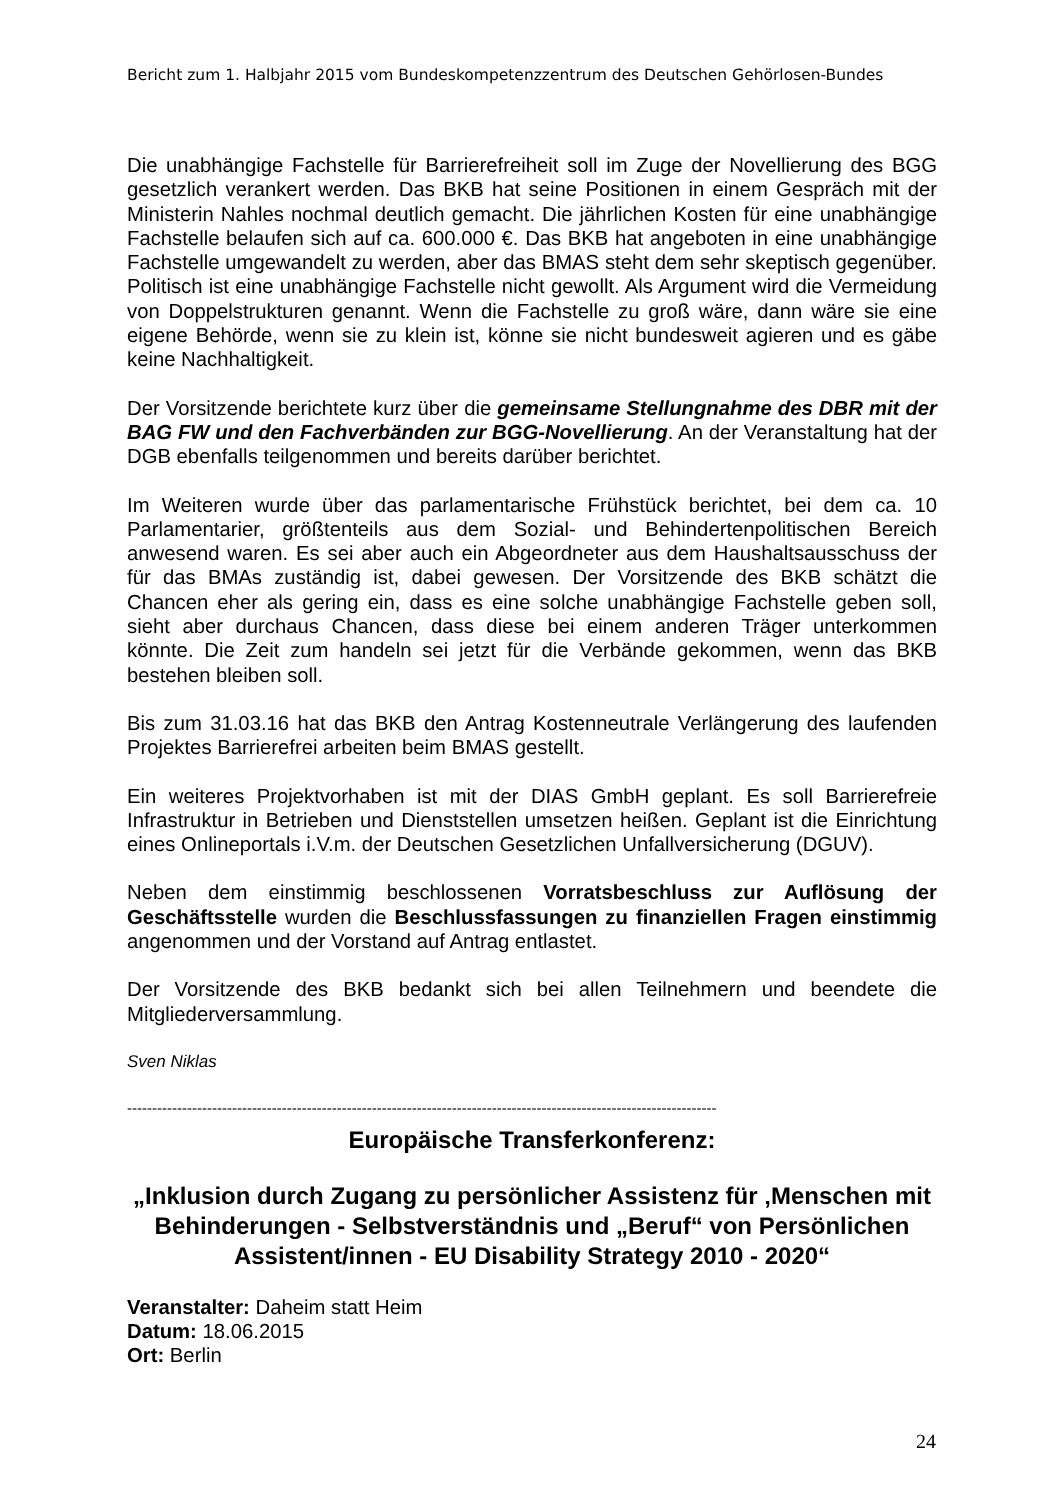Bericht zum 1. Halbjahr 2015 vom Bundeskompetenzzentrum des Deutschen Gehörlosen-Bundes
Die unabhängige Fachstelle für Barrierefreiheit soll im Zuge der Novellierung des BGG gesetzlich verankert werden. Das BKB hat seine Positionen in einem Gespräch mit der Ministerin Nahles nochmal deutlich gemacht. Die jährlichen Kosten für eine unabhängige Fachstelle belaufen sich auf ca. 600.000 €. Das BKB hat angeboten in eine unabhängige Fachstelle umgewandelt zu werden, aber das BMAS steht dem sehr skeptisch gegenüber. Politisch ist eine unabhängige Fachstelle nicht gewollt. Als Argument wird die Vermeidung von Doppelstrukturen genannt. Wenn die Fachstelle zu groß wäre, dann wäre sie eine eigene Behörde, wenn sie zu klein ist, könne sie nicht bundesweit agieren und es gäbe keine Nachhaltigkeit.
Der Vorsitzende berichtete kurz über die gemeinsame Stellungnahme des DBR mit der BAG FW und den Fachverbänden zur BGG-Novellierung. An der Veranstaltung hat der DGB ebenfalls teilgenommen und bereits darüber berichtet.
Im Weiteren wurde über das parlamentarische Frühstück berichtet, bei dem ca. 10 Parlamentarier, größtenteils aus dem Sozial- und Behindertenpolitischen Bereich anwesend waren. Es sei aber auch ein Abgeordneter aus dem Haushaltsausschuss der für das BMAs zuständig ist, dabei gewesen. Der Vorsitzende des BKB schätzt die Chancen eher als gering ein, dass es eine solche unabhängige Fachstelle geben soll, sieht aber durchaus Chancen, dass diese bei einem anderen Träger unterkommen könnte. Die Zeit zum handeln sei jetzt für die Verbände gekommen, wenn das BKB bestehen bleiben soll.
Bis zum 31.03.16 hat das BKB den Antrag Kostenneutrale Verlängerung des laufenden Projektes Barrierefrei arbeiten beim BMAS gestellt.
Ein weiteres Projektvorhaben ist mit der DIAS GmbH geplant. Es soll Barrierefreie Infrastruktur in Betrieben und Dienststellen umsetzen heißen. Geplant ist die Einrichtung eines Onlineportals i.V.m. der Deutschen Gesetzlichen Unfallversicherung (DGUV).
Neben dem einstimmig beschlossenen Vorratsbeschluss zur Auflösung der Geschäftsstelle wurden die Beschlussfassungen zu finanziellen Fragen einstimmig angenommen und der Vorstand auf Antrag entlastet.
Der Vorsitzende des BKB bedankt sich bei allen Teilnehmern und beendete die Mitgliederversammlung.
Sven Niklas
----------------------------------------------------------------------------------------------------------------------
Europäische Transferkonferenz:
„Inklusion durch Zugang zu persönlicher Assistenz für ‚Menschen mit Behinderungen - Selbstverständnis und „Beruf“ von Persönlichen Assistent/innen - EU Disability Strategy 2010 - 2020“
Veranstalter: Daheim statt Heim
Datum: 18.06.2015
Ort: Berlin
24